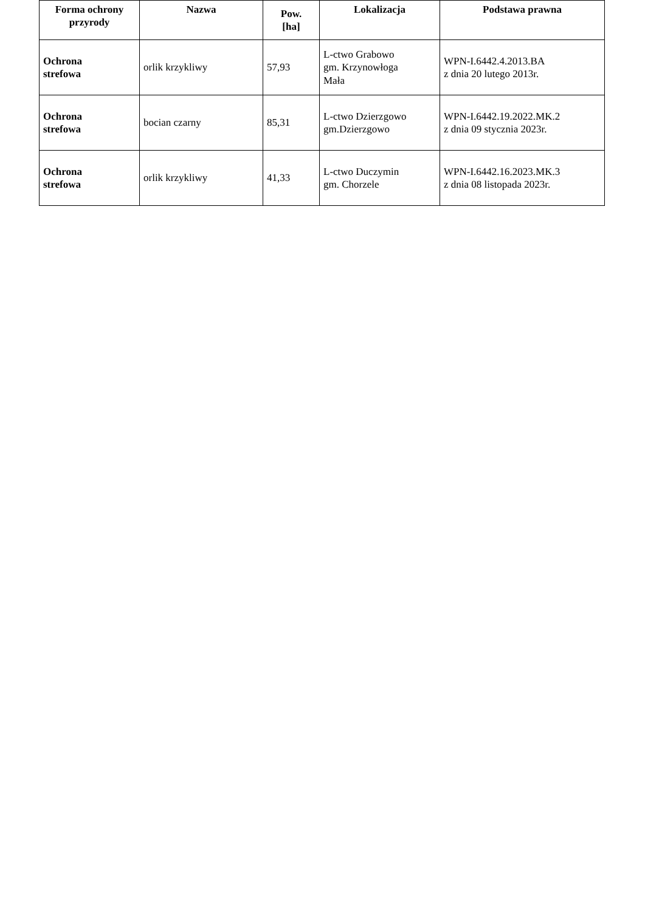| Forma ochrony przyrody | Nazwa | Pow. [ha] | Lokalizacja | Podstawa prawna |
| --- | --- | --- | --- | --- |
| Ochrona strefowa | orlik krzykliwy | 57,93 | L-ctwo Grabowo gm. Krzynowłoga Mała | WPN-I.6442.4.2013.BA z dnia 20 lutego 2013r. |
| Ochrona strefowa | bocian czarny | 85,31 | L-ctwo Dzierzgowo gm.Dzierzgowo | WPN-I.6442.19.2022.MK.2 z dnia 09 stycznia 2023r. |
| Ochrona strefowa | orlik krzykliwy | 41,33 | L-ctwo Duczymin gm. Chorzele | WPN-I.6442.16.2023.MK.3 z dnia 08 listopada 2023r. |